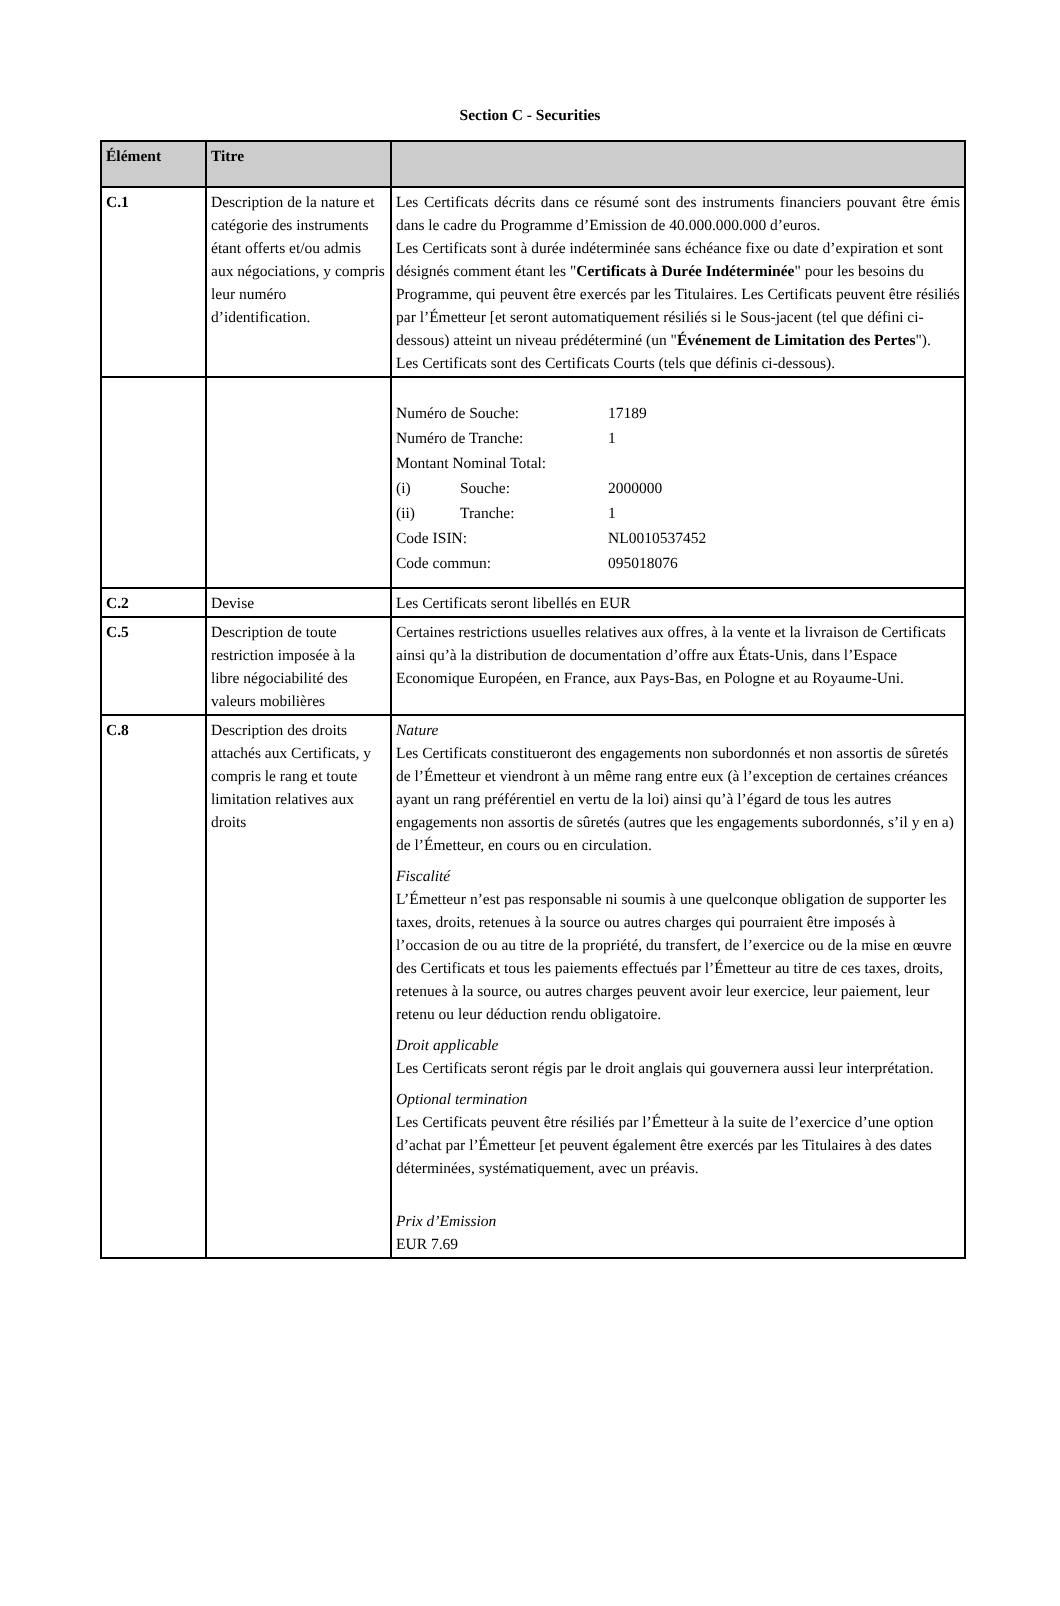Section C - Securities
| Élément | Titre | |
| --- | --- | --- |
| C.1 | Description de la nature et catégorie des instruments étant offerts et/ou admis aux négociations, y compris leur numéro d’identification. | Les Certificats décrits dans ce résumé sont des instruments financiers pouvant être émis dans le cadre du Programme d’Emission de 40.000.000.000 d’euros. Les Certificats sont à durée indéterminée sans échéance fixe ou date d’expiration et sont désignés comment étant les " Certificats à Durée Indéterminée " pour les besoins du Programme, qui peuvent être exercés par les Titulaires. Les Certificats peuvent être résiliés par l’Émetteur [et seront automatiquement résiliés si le Sous-jacent (tel que défini ci-dessous) atteint un niveau prédéterminé (un " Événement de Limitation des Pertes "). Les Certificats sont des Certificats Courts (tels que définis ci-dessous). |
| | | / Numéro de Souche: / / 17189 / / Numéro de Tranche: / / 1 / / Montant Nominal Total: / / / / (i) / Souche: / 2000000 / / (ii) / Tranche: / 1 / / Code ISIN: / / NL0010537452 / / Code commun: / / 095018076 / |
| C.2 | Devise | Les Certificats seront libellés en EUR |
| C.5 | Description de toute restriction imposée à la libre négociabilité des valeurs mobilières | Certaines restrictions usuelles relatives aux offres, à la vente et la livraison de Certificats ainsi qu’à la distribution de documentation d’offre aux États-Unis, dans l’Espace Economique Européen, en France, aux Pays-Bas, en Pologne et au Royaume-Uni. |
| C.8 | Description des droits attachés aux Certificats, y compris le rang et toute limitation relatives aux droits | Nature Les Certificats constitueront des engagements non subordonnés et non assortis de sûretés de l’Émetteur et viendront à un même rang entre eux (à l’exception de certaines créances ayant un rang préférentiel en vertu de la loi) ainsi qu’à l’égard de tous les autres engagements non assortis de sûretés (autres que les engagements subordonnés, s’il y en a) de l’Émetteur, en cours ou en circulation. Fiscalité L’Émetteur n’est pas responsable ni soumis à une quelconque obligation de supporter les taxes, droits, retenues à la source ou autres charges qui pourraient être imposés à l’occasion de ou au titre de la propriété, du transfert, de l’exercice ou de la mise en œuvre des Certificats et tous les paiements effectués par l’Émetteur au titre de ces taxes, droits, retenues à la source, ou autres charges peuvent avoir leur exercice, leur paiement, leur retenu ou leur déduction rendu obligatoire. Droit applicable Les Certificats seront régis par le droit anglais qui gouvernera aussi leur interprétation. Optional termination Les Certificats peuvent être résiliés par l’Émetteur à la suite de l’exercice d’une option d’achat par l’Émetteur [et peuvent également être exercés par les Titulaires à des dates déterminées, systématiquement, avec un préavis. Prix d’Emission EUR 7.69 |